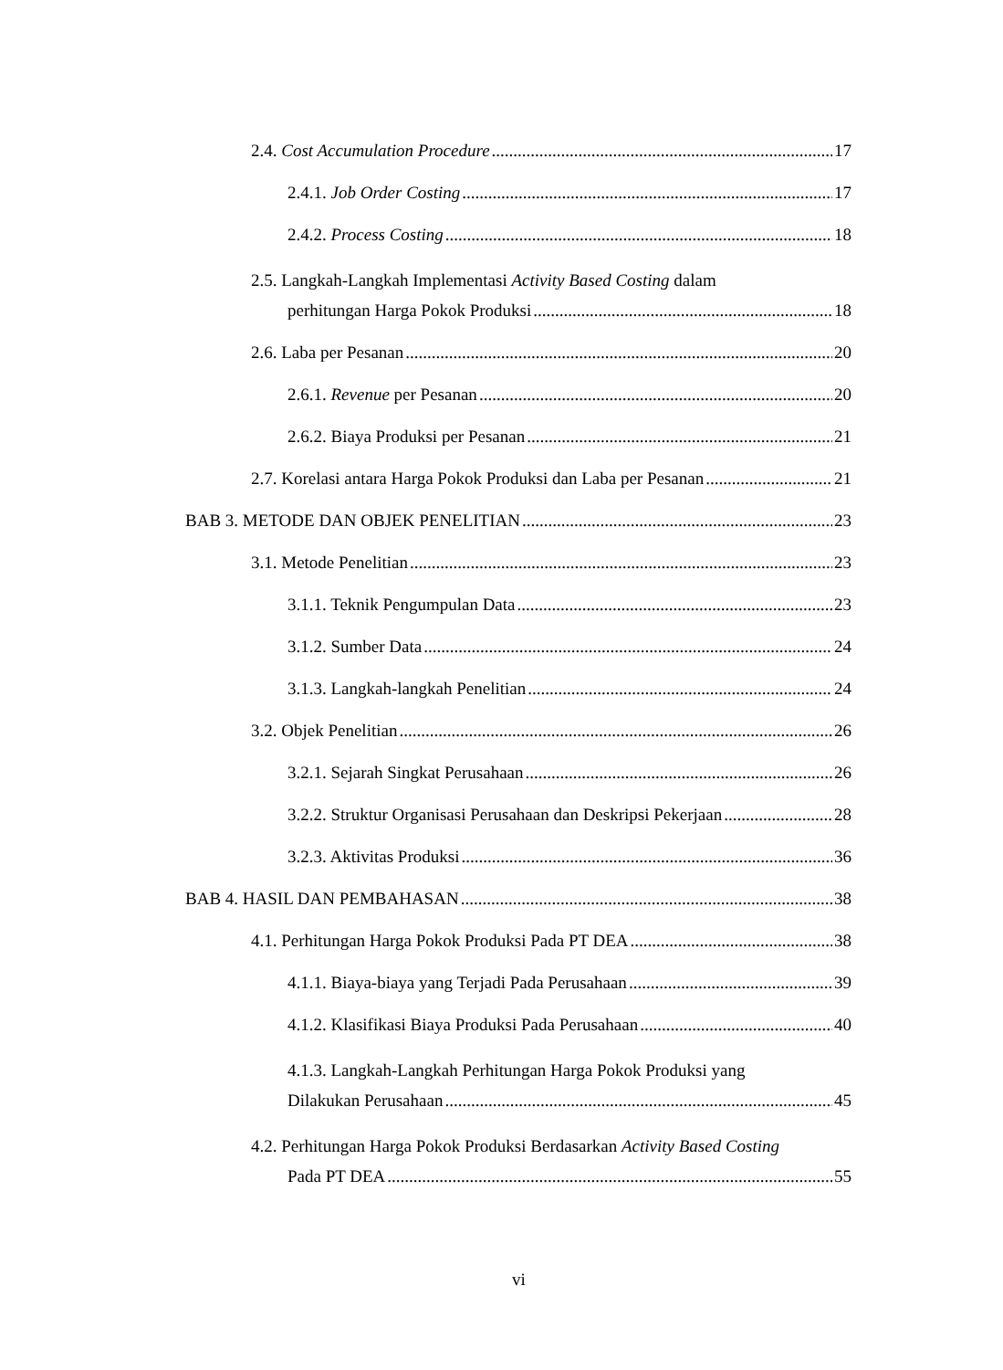2.4. Cost Accumulation Procedure 17
2.4.1. Job Order Costing 17
2.4.2. Process Costing 18
2.5. Langkah-Langkah Implementasi Activity Based Costing dalam
perhitungan Harga Pokok Produksi 18
2.6. Laba per Pesanan 20
2.6.1. Revenue per Pesanan 20
2.6.2. Biaya Produksi per Pesanan 21
2.7. Korelasi antara Harga Pokok Produksi dan Laba per Pesanan 21
BAB 3. METODE DAN OBJEK PENELITIAN 23
3.1. Metode Penelitian 23
3.1.1. Teknik Pengumpulan Data 23
3.1.2. Sumber Data 24
3.1.3. Langkah-langkah Penelitian 24
3.2. Objek Penelitian 26
3.2.1. Sejarah Singkat Perusahaan 26
3.2.2. Struktur Organisasi Perusahaan dan Deskripsi Pekerjaan 28
3.2.3. Aktivitas Produksi 36
BAB 4. HASIL DAN PEMBAHASAN 38
4.1. Perhitungan Harga Pokok Produksi Pada PT DEA 38
4.1.1. Biaya-biaya yang Terjadi Pada Perusahaan 39
4.1.2. Klasifikasi Biaya Produksi Pada Perusahaan 40
4.1.3. Langkah-Langkah Perhitungan Harga Pokok Produksi yang
Dilakukan Perusahaan 45
4.2. Perhitungan Harga Pokok Produksi Berdasarkan Activity Based Costing
Pada PT DEA 55
vi